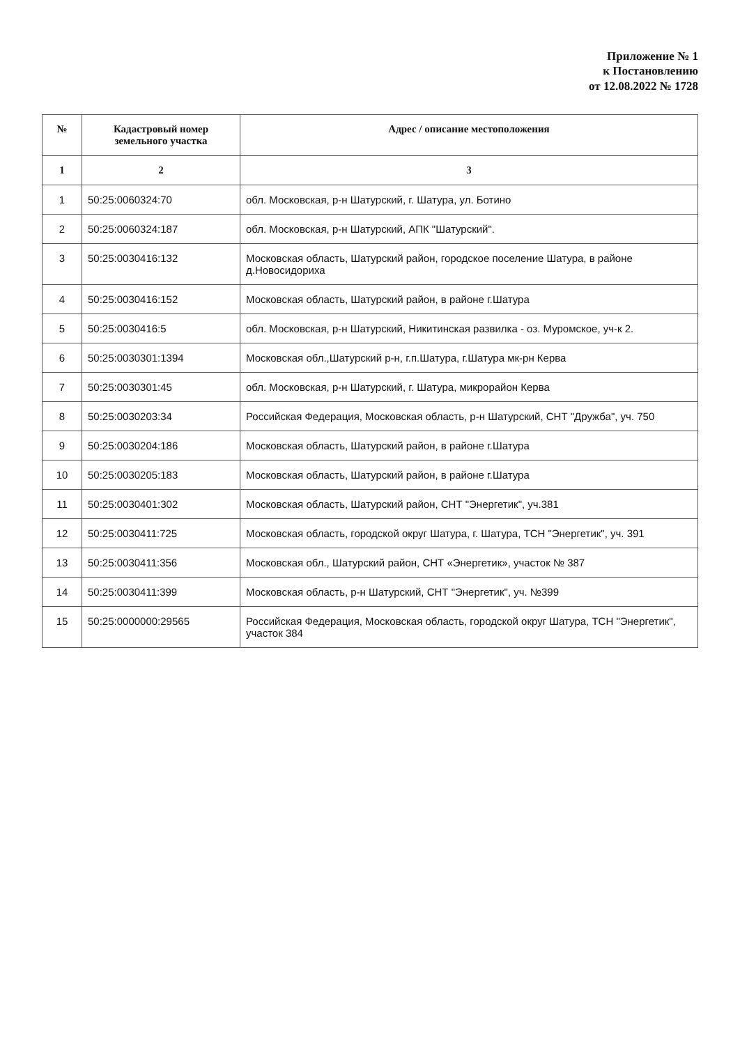Приложение № 1
к Постановлению
от 12.08.2022 № 1728
| № | Кадастровый номер земельного участка | Адрес / описание местоположения |
| --- | --- | --- |
| 1 | 2 | 3 |
| 1 | 50:25:0060324:70 | обл. Московская, р-н Шатурский, г. Шатура, ул. Ботино |
| 2 | 50:25:0060324:187 | обл. Московская, р-н Шатурский, АПК "Шатурский". |
| 3 | 50:25:0030416:132 | Московская область, Шатурский район, городское поселение Шатура, в районе д.Новосидориха |
| 4 | 50:25:0030416:152 | Московская область, Шатурский район, в районе г.Шатура |
| 5 | 50:25:0030416:5 | обл. Московская, р-н Шатурский, Никитинская развилка - оз. Муромское, уч-к 2. |
| 6 | 50:25:0030301:1394 | Московская обл.,Шатурский р-н, г.п.Шатура, г.Шатура мк-рн Керва |
| 7 | 50:25:0030301:45 | обл. Московская, р-н Шатурский, г. Шатура, микрорайон Керва |
| 8 | 50:25:0030203:34 | Российская Федерация, Московская область, р-н Шатурский, СНТ "Дружба", уч. 750 |
| 9 | 50:25:0030204:186 | Московская область, Шатурский район, в районе г.Шатура |
| 10 | 50:25:0030205:183 | Московская область, Шатурский район, в районе г.Шатура |
| 11 | 50:25:0030401:302 | Московская область, Шатурский район, СНТ "Энергетик", уч.381 |
| 12 | 50:25:0030411:725 | Московская область, городской округ Шатура, г. Шатура, ТСН "Энергетик", уч. 391 |
| 13 | 50:25:0030411:356 | Московская обл., Шатурский район, СНТ «Энергетик», участок № 387 |
| 14 | 50:25:0030411:399 | Московская область, р-н Шатурский, СНТ "Энергетик", уч. №399 |
| 15 | 50:25:0000000:29565 | Российская Федерация, Московская область, городской округ Шатура, ТСН "Энергетик", участок 384 |